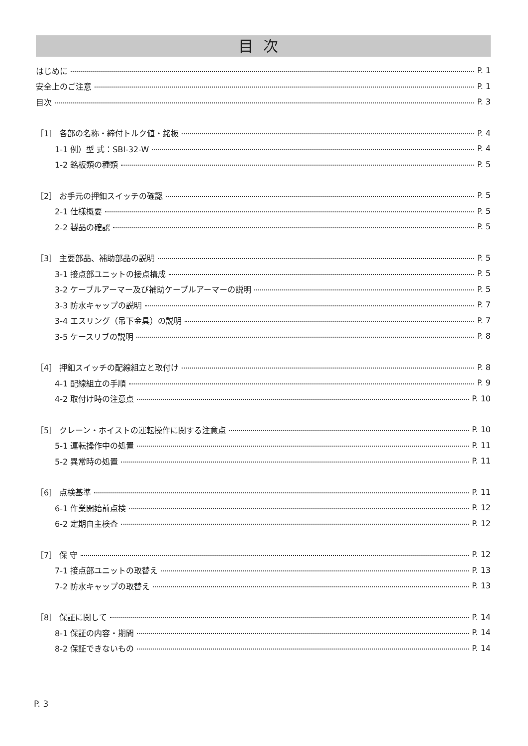目次
はじめに P. 1
安全上のご注意 P. 1
目次 P. 3
［1］ 各部の名称・締付トルク値・銘板 P. 4
1-1 例）型 式：SBI-32-W P. 4
1-2 銘板類の種類 P. 5
［2］ お手元の押釦スイッチの確認 P. 5
2-1 仕様概要 P. 5
2-2 製品の確認 P. 5
［3］ 主要部品、補助部品の説明 P. 5
3-1 接点部ユニットの接点構成 P. 5
3-2 ケーブルアーマー及び補助ケーブルアーマーの説明 P. 5
3-3 防水キャップの説明 P. 7
3-4 エスリング（吊下金具）の説明 P. 7
3-5 ケースリブの説明 P. 8
［4］ 押釦スイッチの配線組立と取付け P. 8
4-1 配線組立の手順 P. 9
4-2 取付け時の注意点 P. 10
［5］ クレーン・ホイストの運転操作に関する注意点 P. 10
5-1 運転操作中の処置 P. 11
5-2 異常時の処置 P. 11
［6］ 点検基準 P. 11
6-1 作業開始前点検 P. 12
6-2 定期自主検査 P. 12
［7］ 保 守 P. 12
7-1 接点部ユニットの取替え P. 13
7-2 防水キャップの取替え P. 13
［8］ 保証に関して P. 14
8-1 保証の内容・期間 P. 14
8-2 保証できないもの P. 14
P. 3